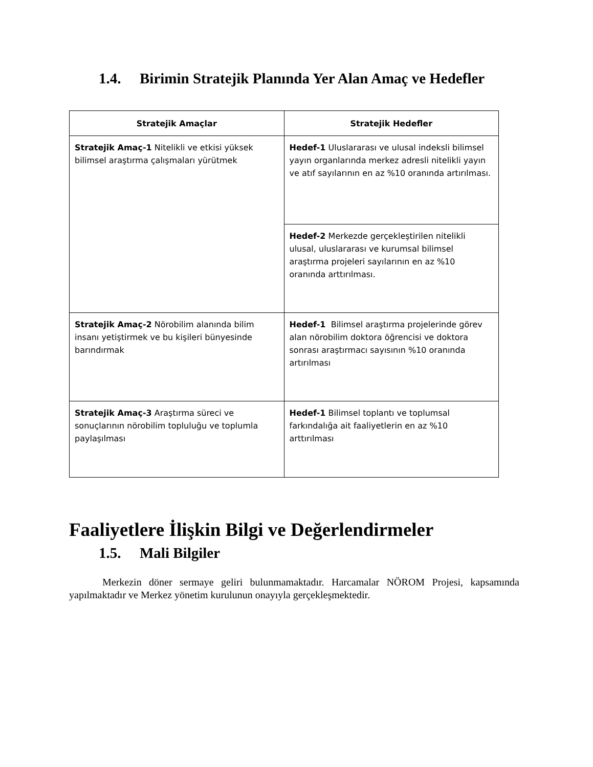1.4. Birimin Stratejik Planında Yer Alan Amaç ve Hedefler
| Stratejik Amaçlar | Stratejik Hedefler |
| --- | --- |
| Stratejik Amaç-1 Nitelikli ve etkisi yüksek bilimsel araştırma çalışmaları yürütmek | Hedef-1 Uluslararası ve ulusal indeksli bilimsel yayın organlarında merkez adresli nitelikli yayın ve atıf sayılarının en az %10 oranında artırılması. |
| | Hedef-2 Merkezde gerçekleştirilen nitelikli ulusal, uluslararası ve kurumsal bilimsel araştırma projeleri sayılarının en az %10 oranında arttırılması. |
| Stratejik Amaç-2 Nörobilim alanında bilim insanı yetiştirmek ve bu kişileri bünyesinde barındırmak | Hedef-1 Bilimsel araştırma projelerinde görev alan nörobilim doktora öğrencisi ve doktora sonrası araştırmacı sayısının %10 oranında artırılması |
| Stratejik Amaç-3 Araştırma süreci ve sonuçlarının nörobilim topluluğu ve toplumla paylaşılması | Hedef-1 Bilimsel toplantı ve toplumsal farkındalığa ait faaliyetlerin en az %10 arttırılması |
Faaliyetlere İlişkin Bilgi ve Değerlendirmeler
1.5. Mali Bilgiler
Merkezin döner sermaye geliri bulunmamaktadır. Harcamalar NÖROM Projesi, kapsamında yapılmaktadır ve Merkez yönetim kurulunun onayıyla gerçekleşmektedir.